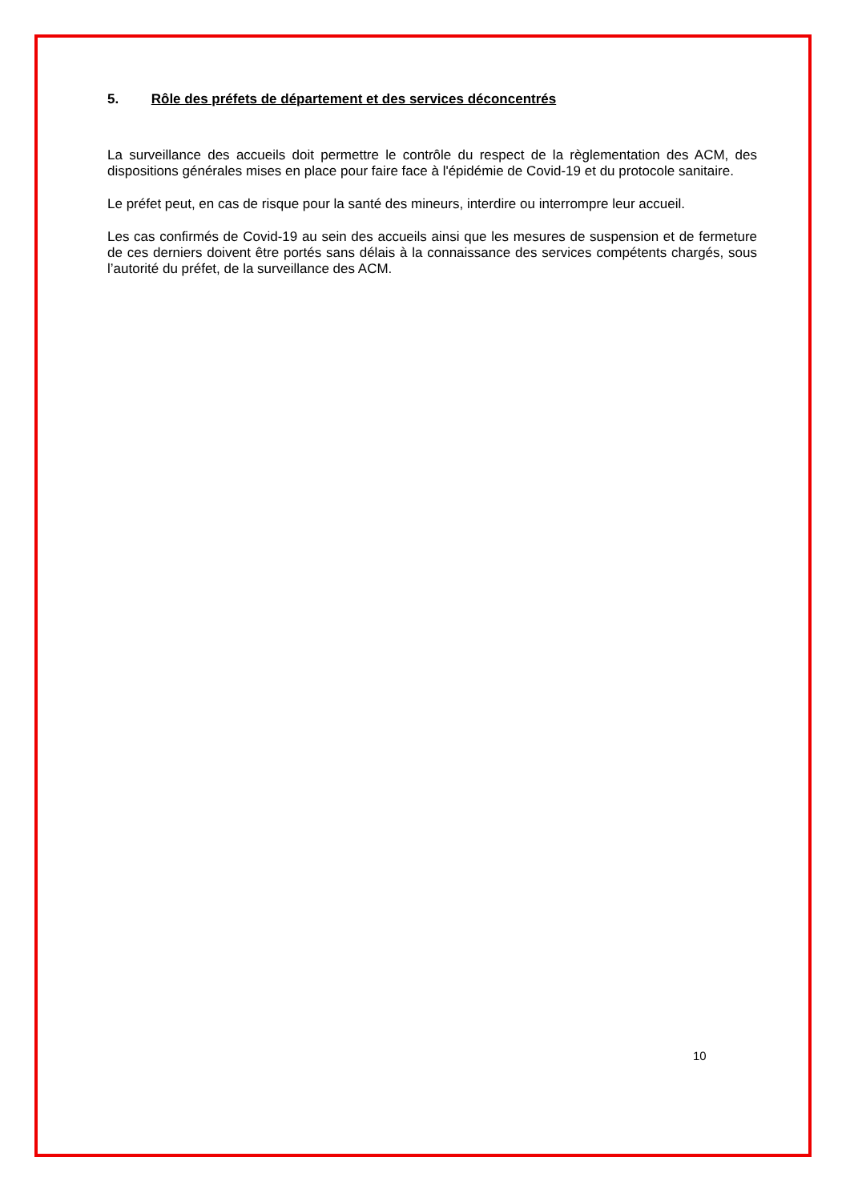5. Rôle des préfets de département et des services déconcentrés
La surveillance des accueils doit permettre le contrôle du respect de la règlementation des ACM, des dispositions générales mises en place pour faire face à l'épidémie de Covid-19 et du protocole sanitaire.
Le préfet peut, en cas de risque pour la santé des mineurs, interdire ou interrompre leur accueil.
Les cas confirmés de Covid-19 au sein des accueils ainsi que les mesures de suspension et de fermeture de ces derniers doivent être portés sans délais à la connaissance des services compétents chargés, sous l’autorité du préfet, de la surveillance des ACM.
10